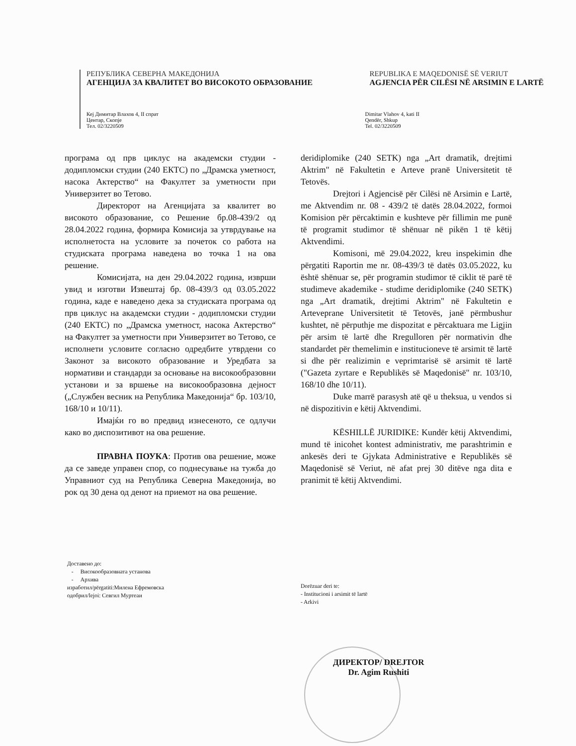РЕПУБЛИКА СЕВЕРНА МАКЕДОНИЈА
АГЕНЦИЈА ЗА КВАЛИТЕТ ВО ВИСОКОТО ОБРАЗОВАНИЕ
REPUBLIKA E MAQEDONISË SË VERIUT
AGJENCIA PËR CILËSI NË ARSIMIN E LARTË
Кеј Димитар Влахов 4, II спрат
Центар, Скопје
Тел. 02/3220509
Dimitar Vlahov 4, kati II
Qendër, Shkup
Tel. 02/3220509
програма од прв циклус на академски студии - додипломски студии (240 ЕКТС) по „Драмска уметност, насока Актерство“ на Факултет за уметности при Универзитет во Тетово.
Директорот на Агенцијата за квалитет во високото образование, со Решение бр.08-439/2 од 28.04.2022 година, формира Комисија за утврдување на исполнетоста на условите за почеток со работа на студиската програма наведена во точка 1 на ова решение.
Комисијата, на ден 29.04.2022 година, изврши увид и изготви Извештај бр. 08-439/3 од 03.05.2022 година, каде е наведено дека за студиската програма од прв циклус на академски студии - додипломски студии (240 ЕКТС) по „Драмска уметност, насока Актерство“ на Факултет за уметности при Универзитет во Тетово, се исполнети условите согласно одредбите утврдени со Законот за високото образование и Уредбата за нормативи и стандарди за основање на високообразовни установи и за вршење на високообразовна дејност („Службен весник на Република Македонија“ бр. 103/10, 168/10 и 10/11).
Имајќи го во предвид изнесеното, се одлучи како во диспозитивот на ова решение.
ПРАВНА ПОУКА: Против ова решение, може да се заведе управен спор, со поднесување на тужба до Управниот суд на Република Северна Македонија, во рок од 30 дена од денот на приемот на ова решение.
deridiplomike (240 SETK) nga „Art dramatik, drejtimi Aktrim" në Fakultetin e Arteve pranë Universitetit të Tetovës.
Drejtori i Agjencisë për Cilësi në Arsimin e Lartë, me Aktvendim nr. 08 - 439/2 të datës 28.04.2022, formoi Komision për përcaktimin e kushteve për fillimin me punë të programit studimor të shënuar në pikën 1 të këtij Aktvendimi.
Komisoni, më 29.04.2022, kreu inspekimin dhe përgatiti Raportin me nr. 08-439/3 të datës 03.05.2022, ku është shënuar se, për programin studimor të ciklit të parë të studimeve akademike - studime deridiplomike (240 SETK) nga „Art dramatik, drejtimi Aktrim" në Fakultetin e Arteveprane Universitetit të Tetovës, janë përmbushur kushtet, në përputhje me dispozitat e përcaktuara me Ligjin për arsim të lartë dhe Rregulloren për normativin dhe standardet për themelimin e institucioneve të arsimit të lartë si dhe për realizimin e veprimtarisë së arsimit të lartë ("Gazeta zyrtare e Republikës së Maqedonisë" nr. 103/10, 168/10 dhe 10/11).
Duke marrë parasysh atë që u theksua, u vendos si në dispozitivin e këtij Aktvendimi.
KËSHILLË JURIDIKE: Kundër këtij Aktvendimi, mund të inicohet kontest administrativ, me parashtrimin e ankesës deri te Gjykata Administrative e Republikës së Maqedonisë së Veriut, në afat prej 30 ditëve nga dita e pranimit të këtij Aktvendimi.
Доставено до:
- Високообразовната установа
- Архива
изработил/përgatiti:Милена Ефремовска
одобрил/lejoi: Севгил Муртеаи
Dorëzuar deri te:
- Institucioni i arsimit të lartë
- Arkivi
ДИРЕКТОР/ DREJTOR
Dr. Agim Rushiti